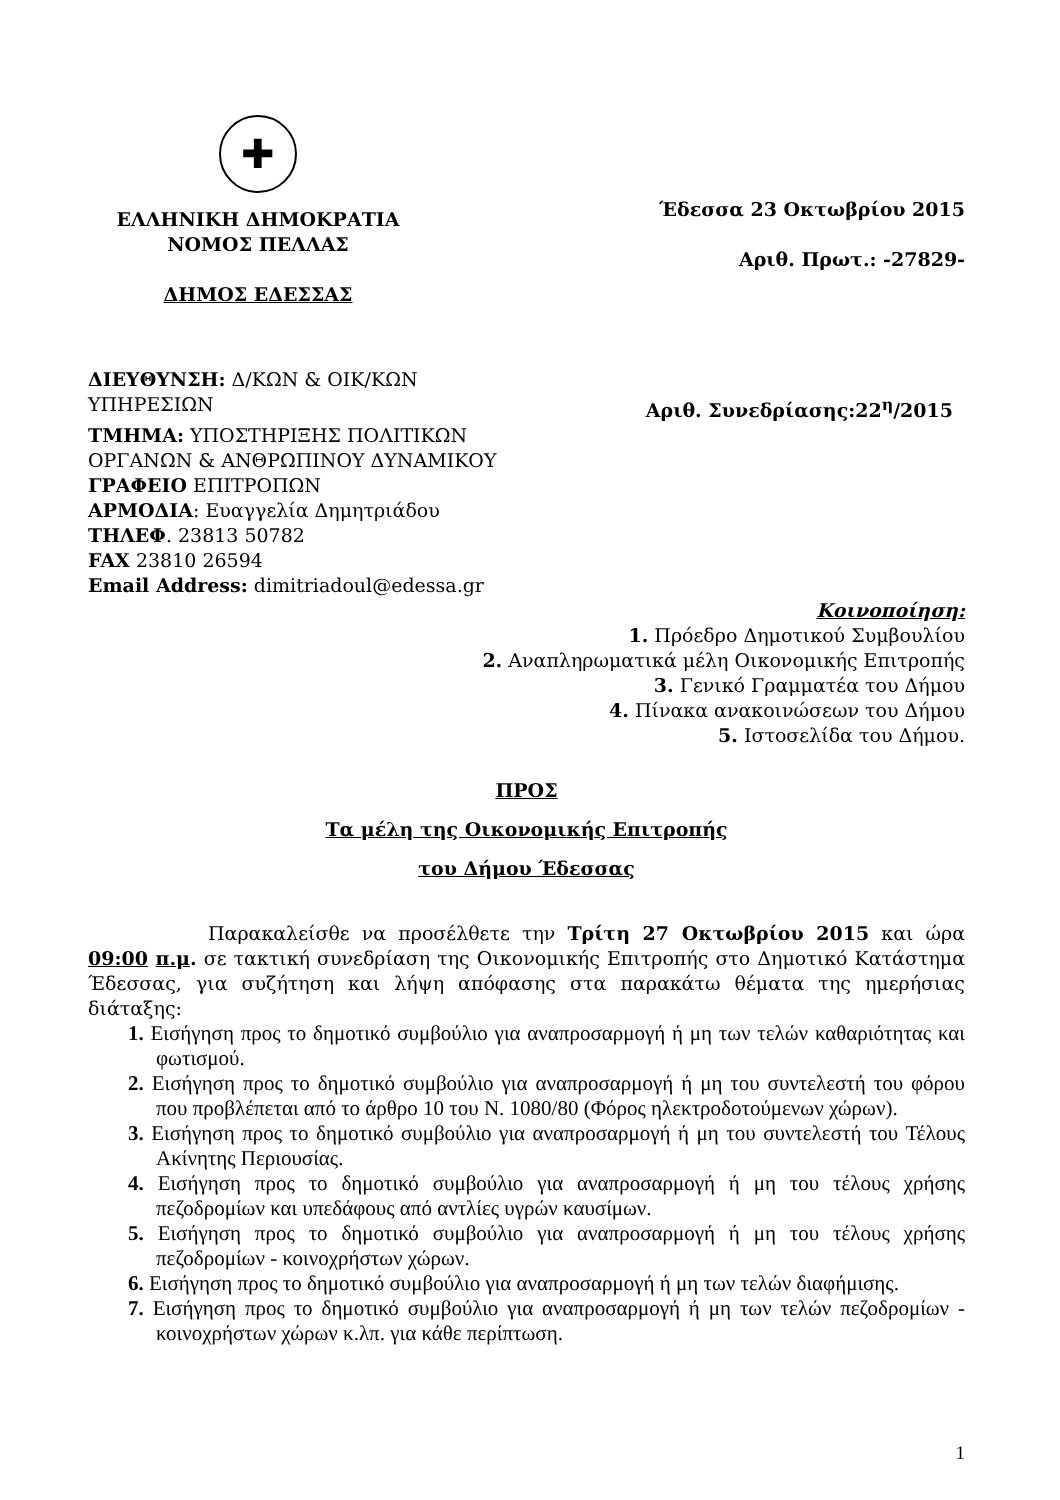✚
ΕΛΛΗΝΙΚΗ ΔΗΜΟΚΡΑΤΙΑ
ΝΟΜΟΣ ΠΕΛΛΑΣ
ΔΗΜΟΣ ΕΔΕΣΣΑΣ
Έδεσσα 23 Οκτωβρίου 2015
Αριθ. Πρωτ.: -27829-
ΔΙΕΥΘΥΝΣΗ: Δ/ΚΩΝ & ΟΙΚ/ΚΩΝ
ΥΠΗΡΕΣΙΩΝ Αριθ. Συνεδρίασης:22<sup>η</sup>/2015
ΤΜΗΜΑ: ΥΠΟΣΤΗΡΙΞΗΣ ΠΟΛΙΤΙΚΩΝ
ΟΡΓΑΝΩΝ & ΑΝΘΡΩΠΙΝΟΥ ΔΥΝΑΜΙΚΟΥ
ΓΡΑΦΕΙΟ ΕΠΙΤΡΟΠΩΝ
ΑΡΜΟΔΙΑ: Ευαγγελία Δημητριάδου
ΤΗΛΕΦ. 23813 50782
FAX 23810 26594
Email Address: dimitriadoul@edessa.gr
Κοινοποίηση:
1. Πρόεδρο Δημοτικού Συμβουλίου
2. Αναπληρωματικά μέλη Οικονομικής Επιτροπής
3. Γενικό Γραμματέα του Δήμου
4. Πίνακα ανακοινώσεων του Δήμου
5. Ιστοσελίδα του Δήμου.
ΠΡΟΣ
Τα μέλη της Οικονομικής Επιτροπής
του Δήμου Έδεσσας
Παρακαλείσθε να προσέλθετε την Τρίτη 27 Οκτωβρίου 2015 και ώρα 09:00 π.μ. σε τακτική συνεδρίαση της Οικονομικής Επιτροπής στο Δημοτικό Κατάστημα Έδεσσας, για συζήτηση και λήψη απόφασης στα παρακάτω θέματα της ημερήσιας διάταξης:
1. Εισήγηση προς το δημοτικό συμβούλιο για αναπροσαρμογή ή μη των τελών καθαριότητας και φωτισμού.
2. Εισήγηση προς το δημοτικό συμβούλιο για αναπροσαρμογή ή μη του συντελεστή του φόρου που προβλέπεται από το άρθρο 10 του Ν. 1080/80 (Φόρος ηλεκτροδοτούμενων χώρων).
3. Εισήγηση προς το δημοτικό συμβούλιο για αναπροσαρμογή ή μη του συντελεστή του Τέλους Ακίνητης Περιουσίας.
4. Εισήγηση προς το δημοτικό συμβούλιο για αναπροσαρμογή ή μη του τέλους χρήσης πεζοδρομίων και υπεδάφους από αντλίες υγρών καυσίμων.
5. Εισήγηση προς το δημοτικό συμβούλιο για αναπροσαρμογή ή μη του τέλους χρήσης πεζοδρομίων - κοινοχρήστων χώρων.
6. Εισήγηση προς το δημοτικό συμβούλιο για αναπροσαρμογή ή μη των τελών διαφήμισης.
7. Εισήγηση προς το δημοτικό συμβούλιο για αναπροσαρμογή ή μη των τελών πεζοδρομίων - κοινοχρήστων χώρων κ.λπ. για κάθε περίπτωση.
1